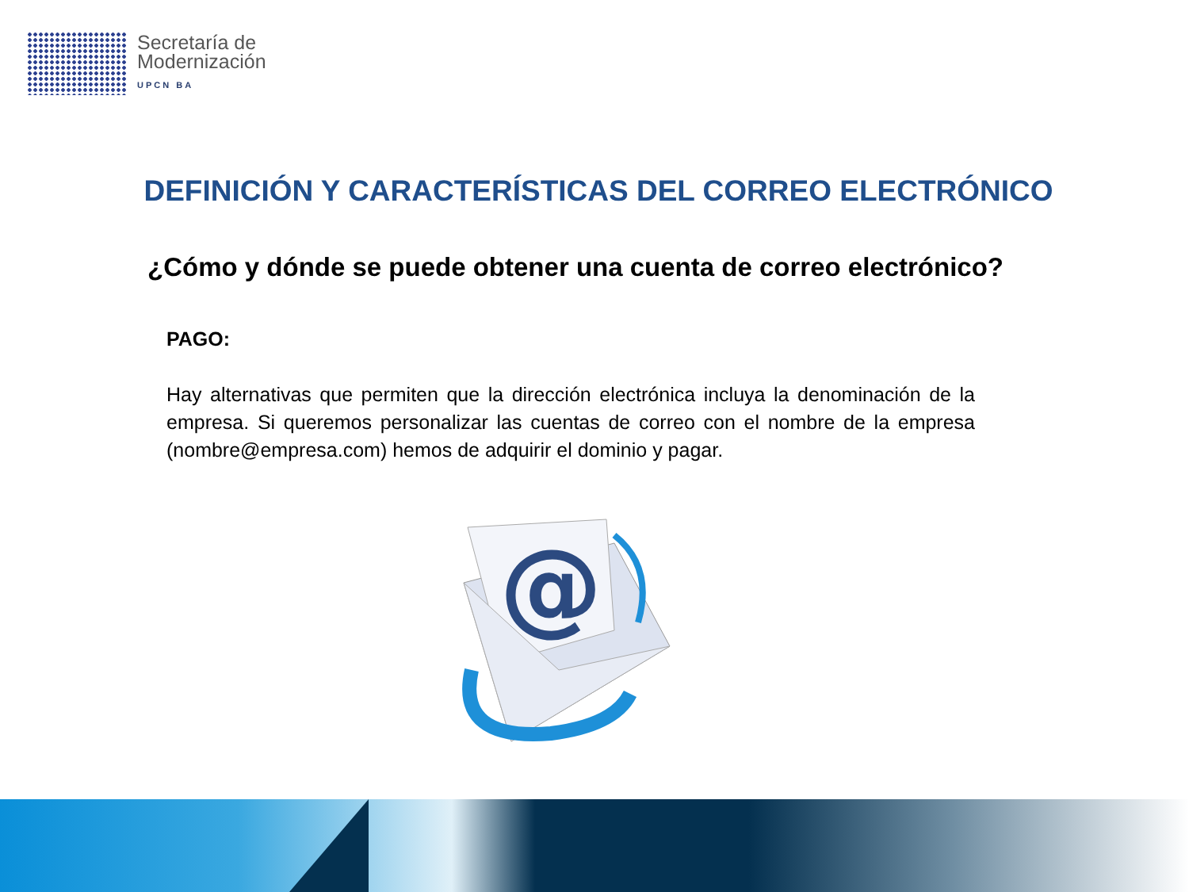Secretaría de
Modernización
UPCN BA
DEFINICIÓN Y CARACTERÍSTICAS DEL CORREO ELECTRÓNICO
¿Cómo y dónde se puede obtener una cuenta de correo electrónico?
PAGO:
Hay alternativas que permiten que la dirección electrónica incluya la denominación de la empresa. Si queremos personalizar las cuentas de correo con el nombre de la empresa (nombre@empresa.com) hemos de adquirir el dominio y pagar.
@